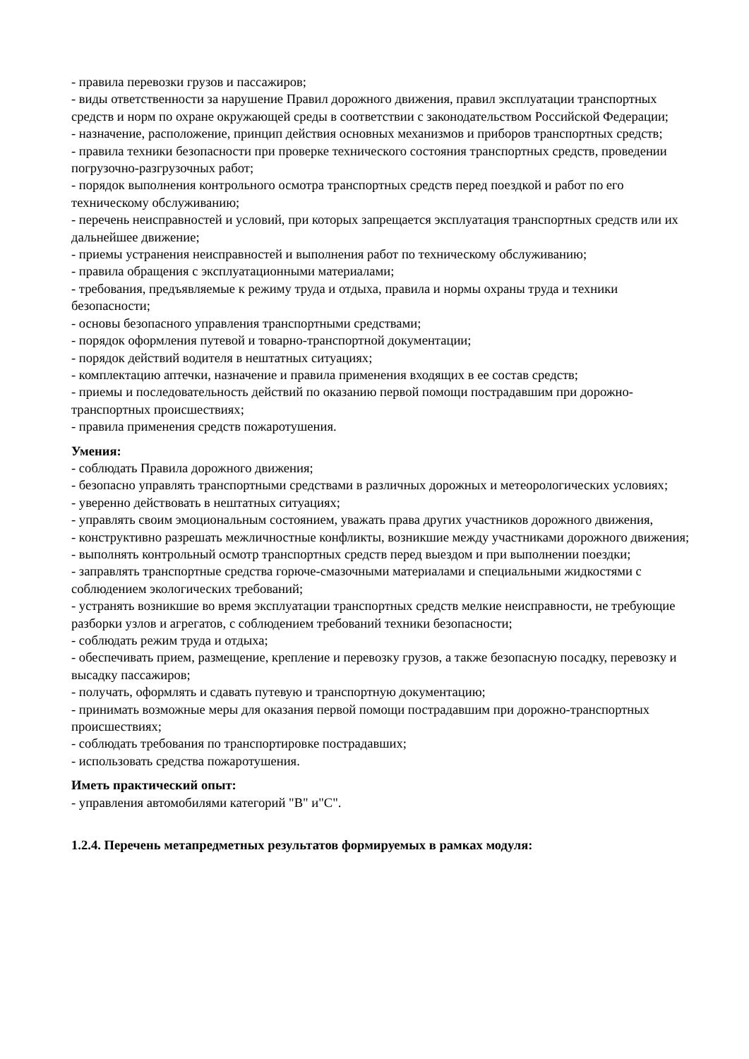- правила перевозки грузов и пассажиров;
- виды ответственности за нарушение Правил дорожного движения, правил эксплуатации транспортных средств и норм по охране окружающей среды в соответствии с законодательством Российской Федерации;
- назначение, расположение, принцип действия основных механизмов и приборов транспортных средств;
- правила техники безопасности при проверке технического состояния транспортных средств, проведении погрузочно-разгрузочных работ;
- порядок выполнения контрольного осмотра транспортных средств перед поездкой и работ по его техническому обслуживанию;
- перечень неисправностей и условий, при которых запрещается эксплуатация транспортных средств или их дальнейшее движение;
- приемы устранения неисправностей и выполнения работ по техническому обслуживанию;
- правила обращения с эксплуатационными материалами;
- требования, предъявляемые к режиму труда и отдыха, правила и нормы охраны труда и техники безопасности;
- основы безопасного управления транспортными средствами;
- порядок оформления путевой и товарно-транспортной документации;
- порядок действий водителя в нештатных ситуациях;
- комплектацию аптечки, назначение и правила применения входящих в ее состав средств;
- приемы и последовательность действий по оказанию первой помощи пострадавшим при дорожно-транспортных происшествиях;
- правила применения средств пожаротушения.
Умения:
- соблюдать Правила дорожного движения;
- безопасно управлять транспортными средствами в различных дорожных и метеорологических условиях;
- уверенно действовать в нештатных ситуациях;
- управлять своим эмоциональным состоянием, уважать права других участников дорожного движения,
- конструктивно разрешать межличностные конфликты, возникшие между участниками дорожного движения;
- выполнять контрольный осмотр транспортных средств перед выездом и при выполнении поездки;
- заправлять транспортные средства горюче-смазочными материалами и специальными жидкостями с соблюдением экологических требований;
- устранять возникшие во время эксплуатации транспортных средств мелкие неисправности, не требующие разборки узлов и агрегатов, с соблюдением требований техники безопасности;
- соблюдать режим труда и отдыха;
- обеспечивать прием, размещение, крепление и перевозку грузов, а также безопасную посадку, перевозку и высадку пассажиров;
- получать, оформлять и сдавать путевую и транспортную документацию;
- принимать возможные меры для оказания первой помощи пострадавшим при дорожно-транспортных происшествиях;
- соблюдать требования по транспортировке пострадавших;
- использовать средства пожаротушения.
Иметь практический опыт:
- управления автомобилями категорий "В" и"С".
1.2.4. Перечень метапредметных результатов формируемых в рамках модуля: